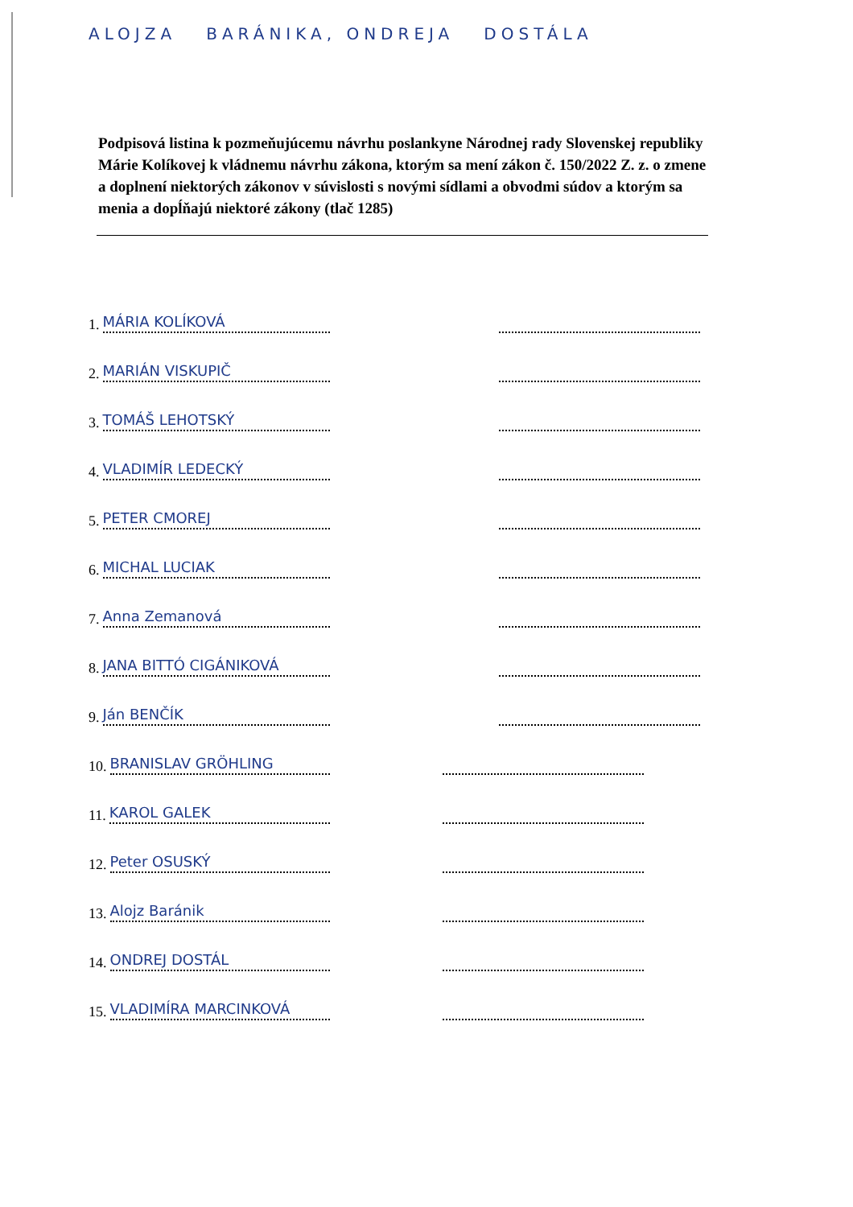ALOJZA BARÁNIKA, ONDREJA DOSTÁLA
Podpisová listina k pozmeňujúcemu návrhu poslankyne Národnej rady Slovenskej republiky Márie Kolíkovej k vládnemu návrhu zákona, ktorým sa mení zákon č. 150/2022 Z. z. o zmene a doplnení niektorých zákonov v súvislosti s novými sídlami a obvodmi súdov a ktorým sa menia a dopĺňajú niektoré zákony (tlač 1285)
1. MÁRIA KOLÍKOVÁ
2. MARIÁN VISKUPIČ
3. TOMÁŠ LEHOTSKÝ
4. VLADIMÍR LEDECKÝ
5. PETER CMOREJ
6. MICHAL LUCIAK
7. Anna Zemanová
8. JANA BITTÓ CIGÁNIKOVÁ
9. Ján BENČÍK
10. BRANISLAV GRÖHLING
11. KAROL GALEK
12. Peter OSUSKÝ
13. Alojz Baránik
14. ONDREJ DOSTÁL
15. VLADIMÍRA MARCINKOVÁ